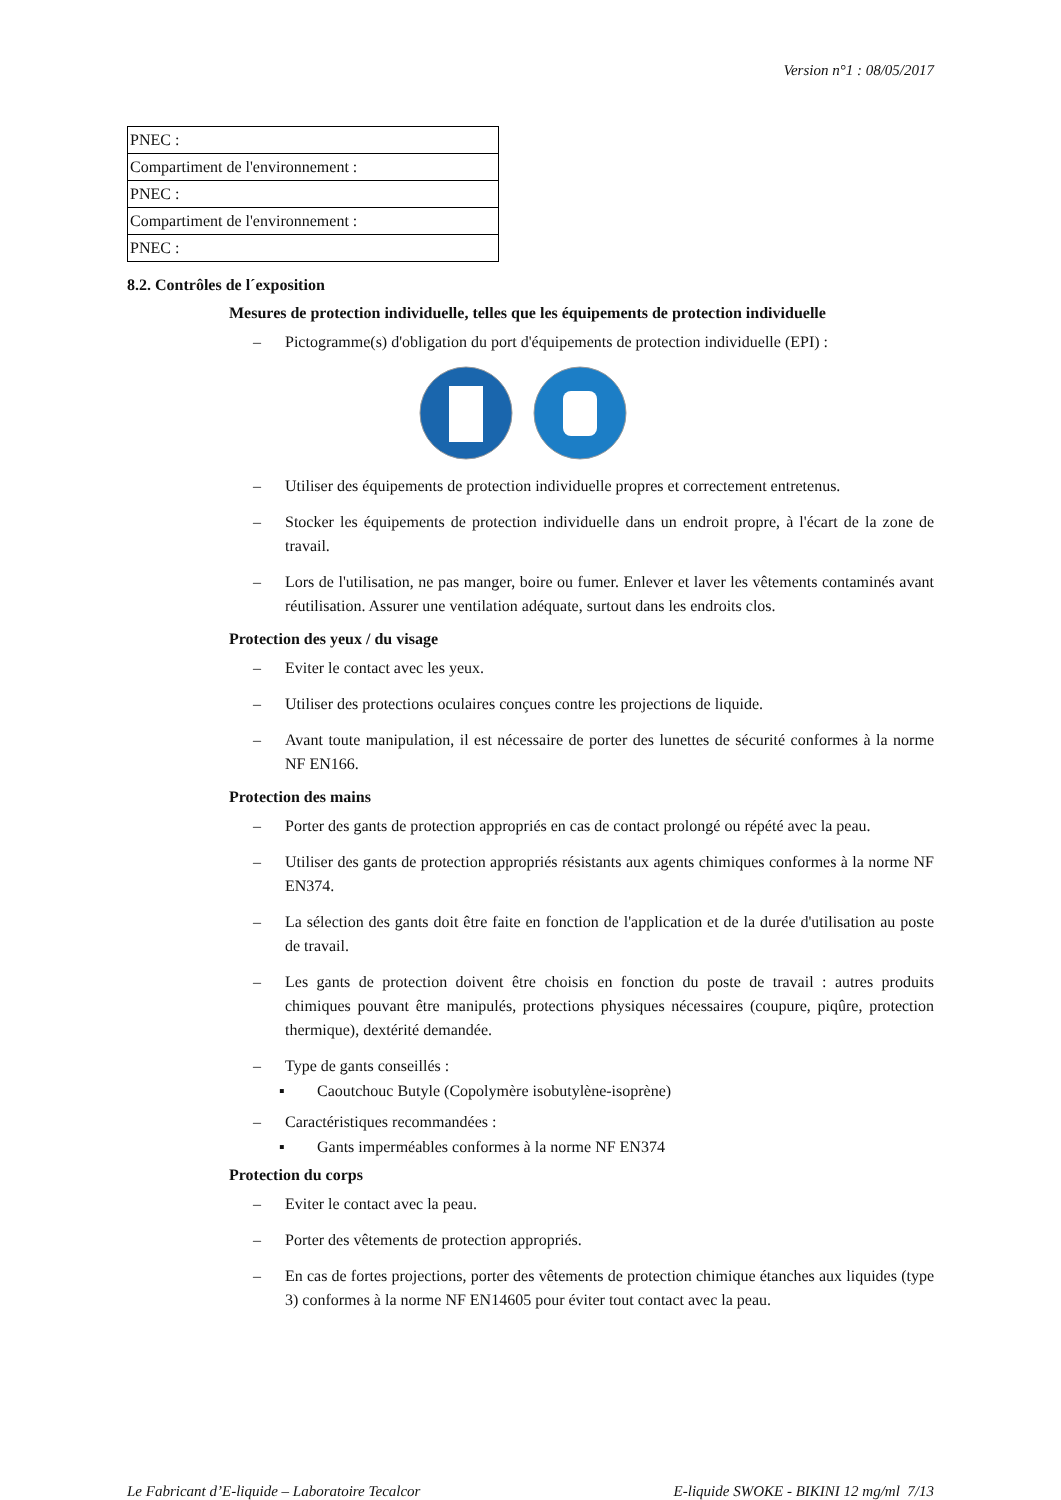Version n°1 : 08/05/2017
| PNEC : |
| Compartiment de l'environnement : |
| PNEC : |
| Compartiment de l'environnement : |
| PNEC : |
8.2. Contrôles de l´exposition
Mesures de protection individuelle, telles que les équipements de protection individuelle
– Pictogramme(s) d'obligation du port d'équipements de protection individuelle (EPI) :
– Utiliser des équipements de protection individuelle propres et correctement entretenus.
– Stocker les équipements de protection individuelle dans un endroit propre, à l'écart de la zone de travail.
– Lors de l'utilisation, ne pas manger, boire ou fumer. Enlever et laver les vêtements contaminés avant réutilisation. Assurer une ventilation adéquate, surtout dans les endroits clos.
Protection des yeux / du visage
– Eviter le contact avec les yeux.
– Utiliser des protections oculaires conçues contre les projections de liquide.
– Avant toute manipulation, il est nécessaire de porter des lunettes de sécurité conformes à la norme NF EN166.
Protection des mains
– Porter des gants de protection appropriés en cas de contact prolongé ou répété avec la peau.
– Utiliser des gants de protection appropriés résistants aux agents chimiques conformes à la norme NF EN374.
– La sélection des gants doit être faite en fonction de l'application et de la durée d'utilisation au poste de travail.
– Les gants de protection doivent être choisis en fonction du poste de travail : autres produits chimiques pouvant être manipulés, protections physiques nécessaires (coupure, piqûre, protection thermique), dextérité demandée.
– Type de gants conseillés :
▪ Caoutchouc Butyle (Copolymère isobutylène-isoprène)
– Caractéristiques recommandées :
▪ Gants imperméables conformes à la norme NF EN374
Protection du corps
– Eviter le contact avec la peau.
– Porter des vêtements de protection appropriés.
– En cas de fortes projections, porter des vêtements de protection chimique étanches aux liquides (type 3) conformes à la norme NF EN14605 pour éviter tout contact avec la peau.
Le Fabricant d’E-liquide – Laboratoire Tecalcor E-liquide SWOKE - BIKINI 12 mg/ml 7/13